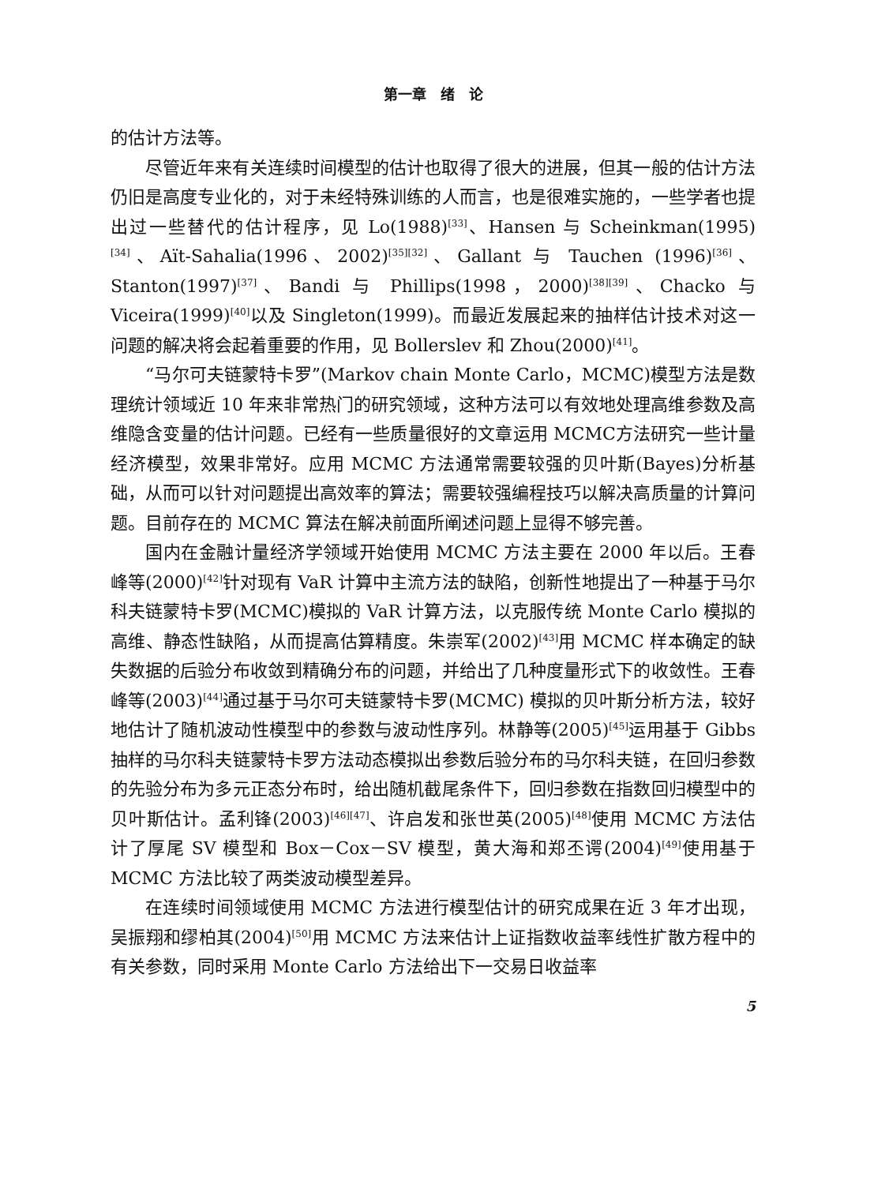第一章　绪　论
的估计方法等。
尽管近年来有关连续时间模型的估计也取得了很大的进展，但其一般的估计方法仍旧是高度专业化的，对于未经特殊训练的人而言，也是很难实施的，一些学者也提出过一些替代的估计程序，见 Lo(1988)<sup>[33]</sup>、Hansen 与 Scheinkman(1995)<sup>[34]</sup>、Aït-Sahalia(1996、2002)<sup>[35][32]</sup>、Gallant 与 Tauchen (1996)<sup>[36]</sup>、Stanton(1997)<sup>[37]</sup>、Bandi 与 Phillips(1998，2000)<sup>[38][39]</sup>、Chacko 与 Viceira(1999)<sup>[40]</sup>以及 Singleton(1999)。而最近发展起来的抽样估计技术对这一问题的解决将会起着重要的作用，见 Bollerslev 和 Zhou(2000)<sup>[41]</sup>。
“马尔可夫链蒙特卡罗”(Markov chain Monte Carlo，MCMC)模型方法是数理统计领域近 10 年来非常热门的研究领域，这种方法可以有效地处理高维参数及高维隐含变量的估计问题。已经有一些质量很好的文章运用 MCMC方法研究一些计量经济模型，效果非常好。应用 MCMC 方法通常需要较强的贝叶斯(Bayes)分析基础，从而可以针对问题提出高效率的算法；需要较强编程技巧以解决高质量的计算问题。目前存在的 MCMC 算法在解决前面所阐述问题上显得不够完善。
国内在金融计量经济学领域开始使用 MCMC 方法主要在 2000 年以后。王春峰等(2000)<sup>[42]</sup>针对现有 VaR 计算中主流方法的缺陷，创新性地提出了一种基于马尔科夫链蒙特卡罗(MCMC)模拟的 VaR 计算方法，以克服传统 Monte Carlo 模拟的高维、静态性缺陷，从而提高估算精度。朱崇军(2002)<sup>[43]</sup>用 MCMC 样本确定的缺失数据的后验分布收敛到精确分布的问题，并给出了几种度量形式下的收敛性。王春峰等(2003)<sup>[44]</sup>通过基于马尔可夫链蒙特卡罗(MCMC) 模拟的贝叶斯分析方法，较好地估计了随机波动性模型中的参数与波动性序列。林静等(2005)<sup>[45]</sup>运用基于 Gibbs 抽样的马尔科夫链蒙特卡罗方法动态模拟出参数后验分布的马尔科夫链，在回归参数的先验分布为多元正态分布时，给出随机截尾条件下，回归参数在指数回归模型中的贝叶斯估计。孟利锋(2003)<sup>[46][47]</sup>、许启发和张世英(2005)<sup>[48]</sup>使用 MCMC 方法估计了厚尾 SV 模型和 Box－Cox－SV 模型，黄大海和郑丕谔(2004)<sup>[49]</sup>使用基于 MCMC 方法比较了两类波动模型差异。
在连续时间领域使用 MCMC 方法进行模型估计的研究成果在近 3 年才出现，吴振翔和缪柏其(2004)<sup>[50]</sup>用 MCMC 方法来估计上证指数收益率线性扩散方程中的有关参数，同时采用 Monte Carlo 方法给出下一交易日收益率
5